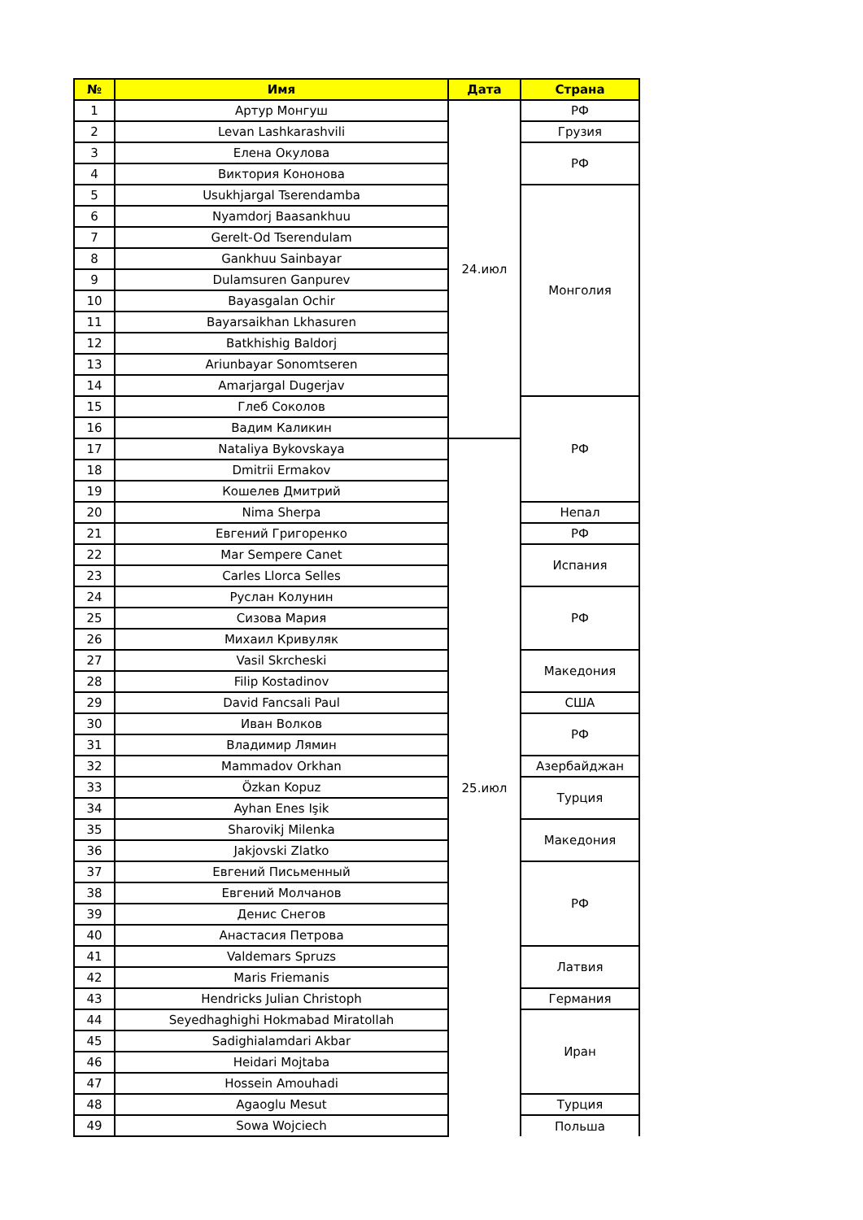| № | Имя | Дата | Страна |
| --- | --- | --- | --- |
| 1 | Артур Монгуш | 24.июл | РФ |
| 2 | Levan Lashkarashvili | | Грузия |
| 3 | Елена Окулова | | РФ |
| 4 | Виктория Кононова | | |
| 5 | Usukhjargal Tserendamba | | Монголия |
| 6 | Nyamdorj Baasankhuu | | |
| 7 | Gerelt-Od Tserendulam | | |
| 8 | Gankhuu Sainbayar | | |
| 9 | Dulamsuren Ganpurev | | |
| 10 | Bayasgalan Ochir | | |
| 11 | Bayarsaikhan Lkhasuren | | |
| 12 | Batkhishig Baldorj | | |
| 13 | Ariunbayar Sonomtseren | | |
| 14 | Amarjargal Dugerjav | | |
| 15 | Глеб Соколов | | РФ |
| 16 | Вадим Каликин | | |
| 17 | Nataliya Bykovskaya | 25.июл | |
| 18 | Dmitrii Ermakov | | |
| 19 | Кошелев Дмитрий | | |
| 20 | Nima Sherpa | | Непал |
| 21 | Евгений Григоренко | | РФ |
| 22 | Mar Sempere Canet | | Испания |
| 23 | Carles Llorca Selles | | |
| 24 | Руслан Колунин | | РФ |
| 25 | Сизова Мария | | |
| 26 | Михаил Кривуляк | | |
| 27 | Vasil Skrcheski | | Македония |
| 28 | Filip Kostadinov | | |
| 29 | David Fancsali Paul | | США |
| 30 | Иван Волков | | РФ |
| 31 | Владимир Лямин | | |
| 32 | Mammadov Orkhan | | Азербайджан |
| 33 | Özkan Kopuz | | Турция |
| 34 | Ayhan Enes Işik | | |
| 35 | Sharovikj Milenka | | Македония |
| 36 | Jakjovski Zlatko | | |
| 37 | Евгений Письменный | | РФ |
| 38 | Евгений Молчанов | | |
| 39 | Денис Снегов | | |
| 40 | Анастасия Петрова | | |
| 41 | Valdemars Spruzs | | Латвия |
| 42 | Maris Friemanis | | |
| 43 | Hendricks Julian Christoph | | Германия |
| 44 | Seyedhaghighi Hokmabad Miratollah | | Иран |
| 45 | Sadighialamdari Akbar | | |
| 46 | Heidari Mojtaba | | |
| 47 | Hossein Amouhadi | | |
| 48 | Agaoglu Mesut | | Турция |
| 49 | Sowa Wojciech | | Польша |